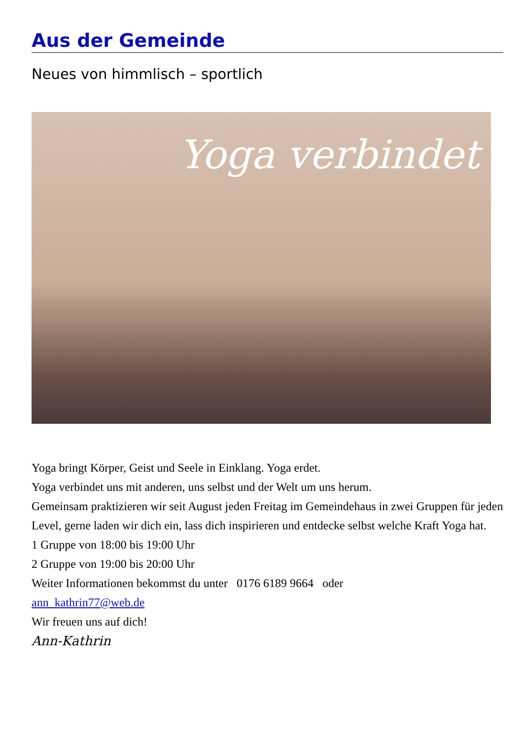Aus der Gemeinde
Neues von himmlisch – sportlich
Yoga verbindet
Yoga bringt Körper, Geist und Seele in Einklang. Yoga erdet.
Yoga verbindet uns mit anderen, uns selbst und der Welt um uns herum.
Gemeinsam praktizieren wir seit August jeden Freitag im Gemeindehaus in zwei Gruppen für jeden Level, gerne laden wir dich ein, lass dich inspirieren und entdecke selbst welche Kraft Yoga hat.
1 Gruppe von 18:00 bis 19:00 Uhr
2 Gruppe von 19:00 bis 20:00 Uhr
Weiter Informationen bekommst du unter 0176 6189 9664 oder
ann_kathrin77@web.de
Wir freuen uns auf dich!
Ann-Kathrin